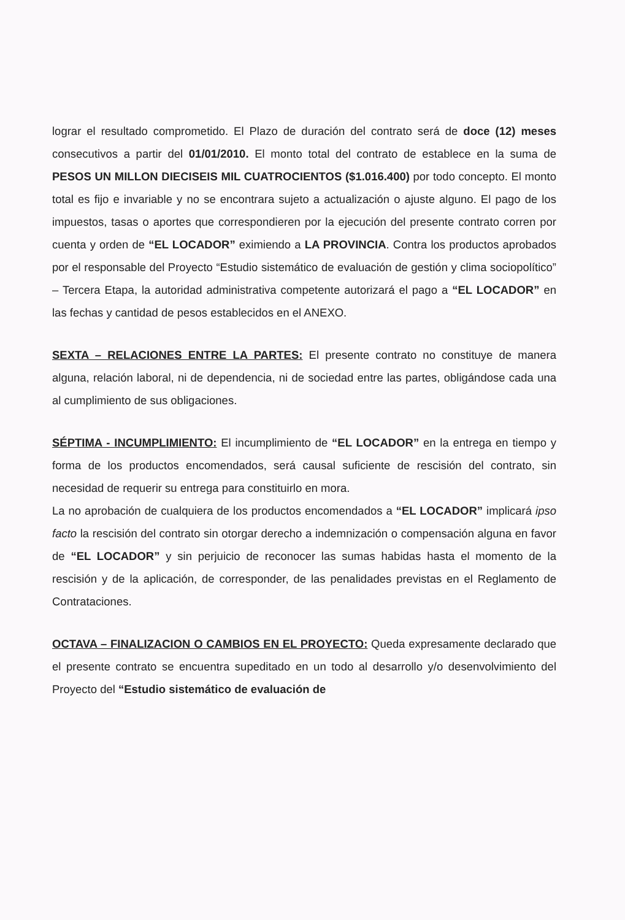lograr el resultado comprometido. El Plazo de duración del contrato será de doce (12) meses consecutivos a partir del 01/01/2010. El monto total del contrato de establece en la suma de PESOS UN MILLON DIECISEIS MIL CUATROCIENTOS ($1.016.400) por todo concepto. El monto total es fijo e invariable y no se encontrara sujeto a actualización o ajuste alguno. El pago de los impuestos, tasas o aportes que correspondieren por la ejecución del presente contrato corren por cuenta y orden de “EL LOCADOR” eximiendo a LA PROVINCIA. Contra los productos aprobados por el responsable del Proyecto “Estudio sistemático de evaluación de gestión y clima sociopolítico” – Tercera Etapa, la autoridad administrativa competente autorizará el pago a “EL LOCADOR” en las fechas y cantidad de pesos establecidos en el ANEXO.
SEXTA – RELACIONES ENTRE LA PARTES: El presente contrato no constituye de manera alguna, relación laboral, ni de dependencia, ni de sociedad entre las partes, obligándose cada una al cumplimiento de sus obligaciones.
SÉPTIMA - INCUMPLIMIENTO: El incumplimiento de “EL LOCADOR” en la entrega en tiempo y forma de los productos encomendados, será causal suficiente de rescisión del contrato, sin necesidad de requerir su entrega para constituirlo en mora.
La no aprobación de cualquiera de los productos encomendados a “EL LOCADOR” implicará ipso facto la rescisión del contrato sin otorgar derecho a indemnización o compensación alguna en favor de “EL LOCADOR” y sin perjuicio de reconocer las sumas habidas hasta el momento de la rescisión y de la aplicación, de corresponder, de las penalidades previstas en el Reglamento de Contrataciones.
OCTAVA – FINALIZACION O CAMBIOS EN EL PROYECTO: Queda expresamente declarado que el presente contrato se encuentra supeditado en un todo al desarrollo y/o desenvolvimiento del Proyecto del “Estudio sistemático de evaluación de